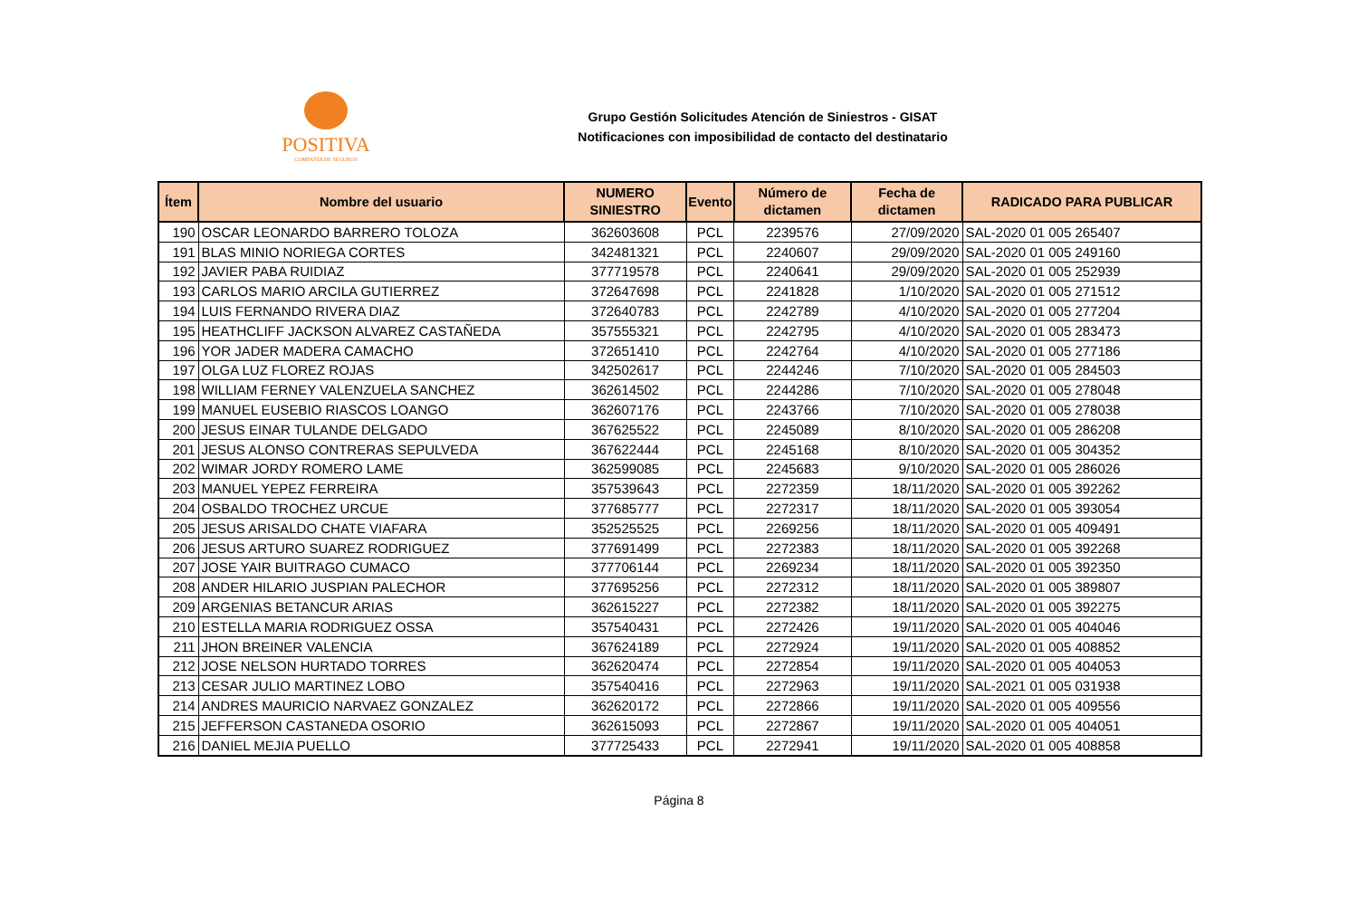POSITIVA
COMPAÑÍA DE SEGUROS
Grupo Gestión Solicitudes Atención de Siniestros - GISAT
Notificaciones con imposibilidad de contacto del destinatario
| Ítem | Nombre del usuario | NUMERO SINIESTRO | Evento | Número de dictamen | Fecha de dictamen | RADICADO PARA PUBLICAR |
| --- | --- | --- | --- | --- | --- | --- |
| 190 | OSCAR LEONARDO BARRERO TOLOZA | 362603608 | PCL | 2239576 | 27/09/2020 | SAL-2020 01 005 265407 |
| 191 | BLAS MINIO NORIEGA CORTES | 342481321 | PCL | 2240607 | 29/09/2020 | SAL-2020 01 005 249160 |
| 192 | JAVIER PABA RUIDIAZ | 377719578 | PCL | 2240641 | 29/09/2020 | SAL-2020 01 005 252939 |
| 193 | CARLOS MARIO ARCILA GUTIERREZ | 372647698 | PCL | 2241828 | 1/10/2020 | SAL-2020 01 005 271512 |
| 194 | LUIS FERNANDO RIVERA DIAZ | 372640783 | PCL | 2242789 | 4/10/2020 | SAL-2020 01 005 277204 |
| 195 | HEATHCLIFF JACKSON ALVAREZ CASTAÑEDA | 357555321 | PCL | 2242795 | 4/10/2020 | SAL-2020 01 005 283473 |
| 196 | YOR JADER MADERA CAMACHO | 372651410 | PCL | 2242764 | 4/10/2020 | SAL-2020 01 005 277186 |
| 197 | OLGA LUZ FLOREZ ROJAS | 342502617 | PCL | 2244246 | 7/10/2020 | SAL-2020 01 005 284503 |
| 198 | WILLIAM FERNEY VALENZUELA SANCHEZ | 362614502 | PCL | 2244286 | 7/10/2020 | SAL-2020 01 005 278048 |
| 199 | MANUEL EUSEBIO RIASCOS LOANGO | 362607176 | PCL | 2243766 | 7/10/2020 | SAL-2020 01 005 278038 |
| 200 | JESUS EINAR TULANDE DELGADO | 367625522 | PCL | 2245089 | 8/10/2020 | SAL-2020 01 005 286208 |
| 201 | JESUS ALONSO CONTRERAS SEPULVEDA | 367622444 | PCL | 2245168 | 8/10/2020 | SAL-2020 01 005 304352 |
| 202 | WIMAR JORDY ROMERO LAME | 362599085 | PCL | 2245683 | 9/10/2020 | SAL-2020 01 005 286026 |
| 203 | MANUEL YEPEZ FERREIRA | 357539643 | PCL | 2272359 | 18/11/2020 | SAL-2020 01 005 392262 |
| 204 | OSBALDO TROCHEZ URCUE | 377685777 | PCL | 2272317 | 18/11/2020 | SAL-2020 01 005 393054 |
| 205 | JESUS ARISALDO CHATE VIAFARA | 352525525 | PCL | 2269256 | 18/11/2020 | SAL-2020 01 005 409491 |
| 206 | JESUS ARTURO SUAREZ RODRIGUEZ | 377691499 | PCL | 2272383 | 18/11/2020 | SAL-2020 01 005 392268 |
| 207 | JOSE YAIR BUITRAGO CUMACO | 377706144 | PCL | 2269234 | 18/11/2020 | SAL-2020 01 005 392350 |
| 208 | ANDER HILARIO JUSPIAN PALECHOR | 377695256 | PCL | 2272312 | 18/11/2020 | SAL-2020 01 005 389807 |
| 209 | ARGENIAS BETANCUR ARIAS | 362615227 | PCL | 2272382 | 18/11/2020 | SAL-2020 01 005 392275 |
| 210 | ESTELLA MARIA RODRIGUEZ OSSA | 357540431 | PCL | 2272426 | 19/11/2020 | SAL-2020 01 005 404046 |
| 211 | JHON BREINER VALENCIA | 367624189 | PCL | 2272924 | 19/11/2020 | SAL-2020 01 005 408852 |
| 212 | JOSE NELSON HURTADO TORRES | 362620474 | PCL | 2272854 | 19/11/2020 | SAL-2020 01 005 404053 |
| 213 | CESAR JULIO MARTINEZ LOBO | 357540416 | PCL | 2272963 | 19/11/2020 | SAL-2021 01 005 031938 |
| 214 | ANDRES MAURICIO NARVAEZ GONZALEZ | 362620172 | PCL | 2272866 | 19/11/2020 | SAL-2020 01 005 409556 |
| 215 | JEFFERSON CASTANEDA OSORIO | 362615093 | PCL | 2272867 | 19/11/2020 | SAL-2020 01 005 404051 |
| 216 | DANIEL MEJIA PUELLO | 377725433 | PCL | 2272941 | 19/11/2020 | SAL-2020 01 005 408858 |
Página 8